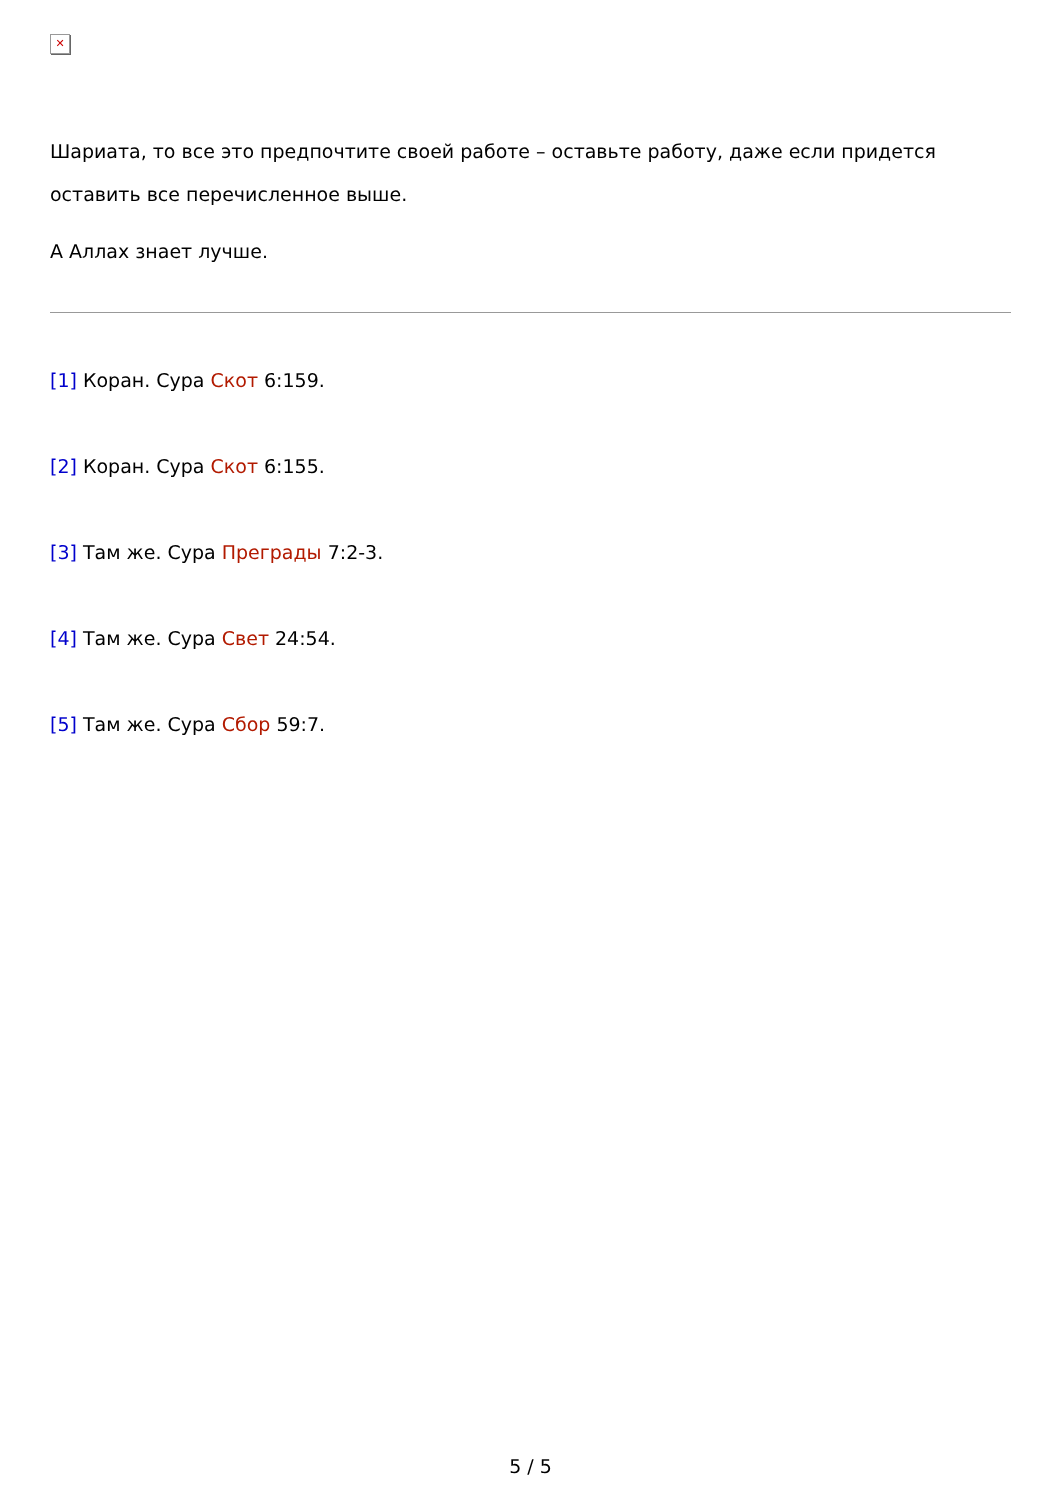✕
Шариата, то все это предпочтите своей работе – оставьте работу, даже если придется оставить все перечисленное выше.
А Аллах знает лучше.
[1] Коран. Сура Скот 6:159.
[2] Коран. Сура Скот 6:155.
[3] Там же. Сура Преграды 7:2-3.
[4] Там же. Сура Свет 24:54.
[5] Там же. Сура Сбор 59:7.
5 / 5